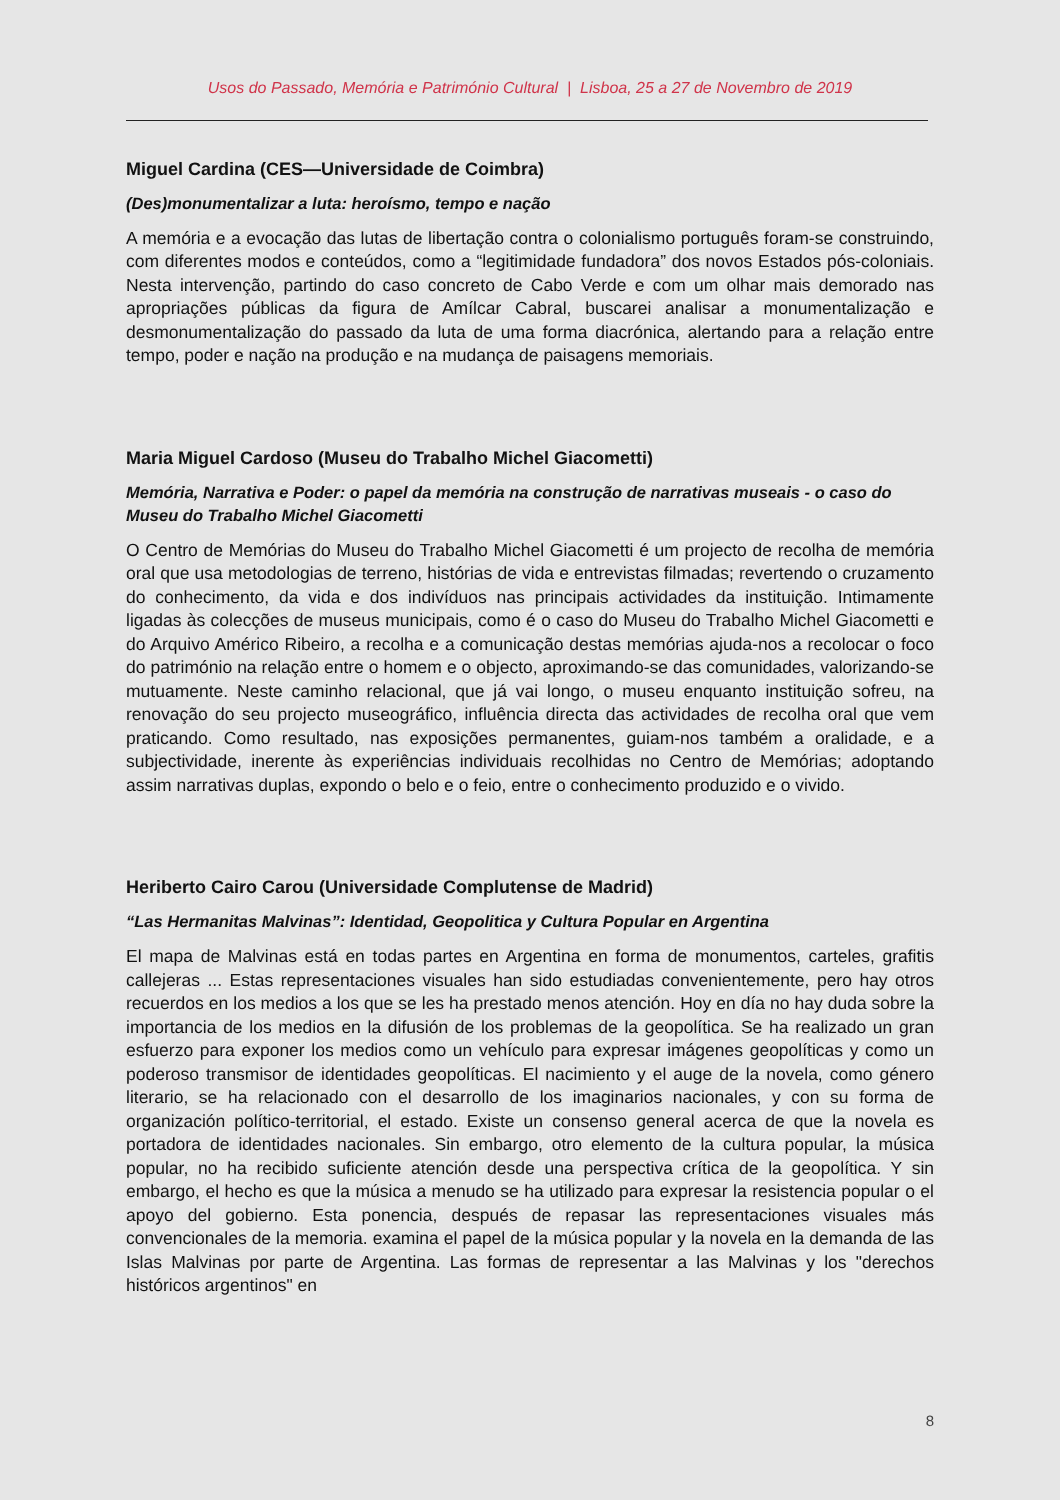Usos do Passado, Memória e Património Cultural | Lisboa, 25 a 27 de Novembro de 2019
Miguel Cardina (CES—Universidade de Coimbra)
(Des)monumentalizar a luta: heroísmo, tempo e nação
A memória e a evocação das lutas de libertação contra o colonialismo português foram-se construindo, com diferentes modos e conteúdos, como a “legitimidade fundadora” dos novos Estados pós-coloniais. Nesta intervenção, partindo do caso concreto de Cabo Verde e com um olhar mais demorado nas apropriações públicas da figura de Amílcar Cabral, buscarei analisar a monumentalização e desmonumentalização do passado da luta de uma forma diacrónica, alertando para a relação entre tempo, poder e nação na produção e na mudança de paisagens memoriais.
Maria Miguel Cardoso (Museu do Trabalho Michel Giacometti)
Memória, Narrativa e Poder: o papel da memória na construção de narrativas museais - o caso do Museu do Trabalho Michel Giacometti
O Centro de Memórias do Museu do Trabalho Michel Giacometti é um projecto de recolha de memória oral que usa metodologias de terreno, histórias de vida e entrevistas filmadas; revertendo o cruzamento do conhecimento, da vida e dos indivíduos nas principais actividades da instituição. Intimamente ligadas às colecções de museus municipais, como é o caso do Museu do Trabalho Michel Giacometti e do Arquivo Américo Ribeiro, a recolha e a comunicação destas memórias ajuda-nos a recolocar o foco do património na relação entre o homem e o objecto, aproximando-se das comunidades, valorizando-se mutuamente. Neste caminho relacional, que já vai longo, o museu enquanto instituição sofreu, na renovação do seu projecto museográfico, influência directa das actividades de recolha oral que vem praticando. Como resultado, nas exposições permanentes, guiam-nos também a oralidade, e a subjectividade, inerente às experiências individuais recolhidas no Centro de Memórias; adoptando assim narrativas duplas, expondo o belo e o feio, entre o conhecimento produzido e o vivido.
Heriberto Cairo Carou (Universidade Complutense de Madrid)
“Las Hermanitas Malvinas”: Identidad, Geopolitica y Cultura Popular en Argentina
El mapa de Malvinas está en todas partes en Argentina en forma de monumentos, carteles, grafitis callejeras ... Estas representaciones visuales han sido estudiadas convenientemente, pero hay otros recuerdos en los medios a los que se les ha prestado menos atención. Hoy en día no hay duda sobre la importancia de los medios en la difusión de los problemas de la geopolítica. Se ha realizado un gran esfuerzo para exponer los medios como un vehículo para expresar imágenes geopolíticas y como un poderoso transmisor de identidades geopolíticas. El nacimiento y el auge de la novela, como género literario, se ha relacionado con el desarrollo de los imaginarios nacionales, y con su forma de organización político-territorial, el estado. Existe un consenso general acerca de que la novela es portadora de identidades nacionales. Sin embargo, otro elemento de la cultura popular, la música popular, no ha recibido suficiente atención desde una perspectiva crítica de la geopolítica. Y sin embargo, el hecho es que la música a menudo se ha utilizado para expresar la resistencia popular o el apoyo del gobierno. Esta ponencia, después de repasar las representaciones visuales más convencionales de la memoria. examina el papel de la música popular y la novela en la demanda de las Islas Malvinas por parte de Argentina. Las formas de representar a las Malvinas y los "derechos históricos argentinos" en
8